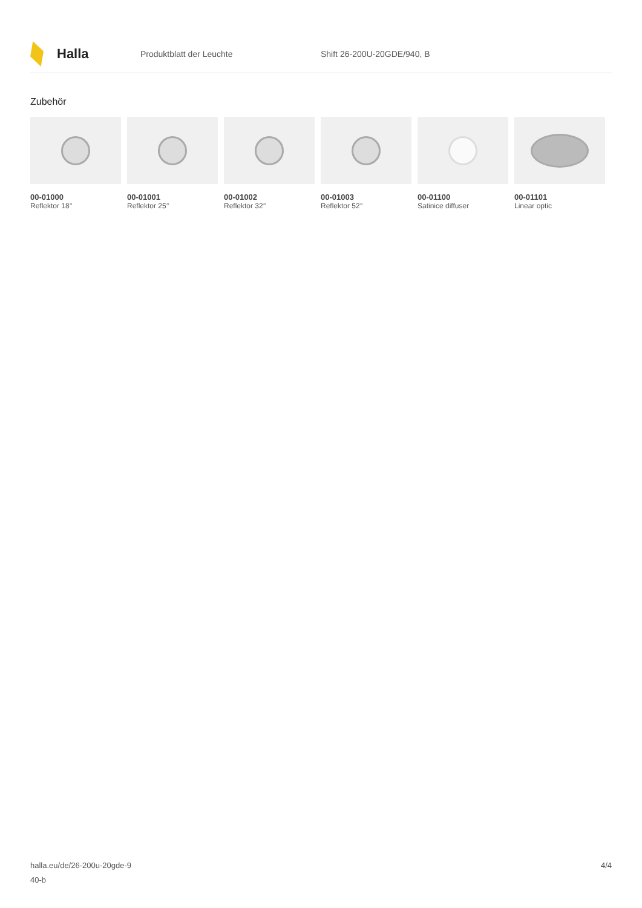Halla
Produktblatt der Leuchte Shift 26-200U-20GDE/940, B
Zubehör
00-01000
Reflektor 18°
00-01001
Reflektor 25°
00-01002
Reflektor 32°
00-01003
Reflektor 52°
00-01100
Satinice diffuser
00-01101
Linear optic
halla.eu/de/26-200u-20gde-9
40-b
4/4